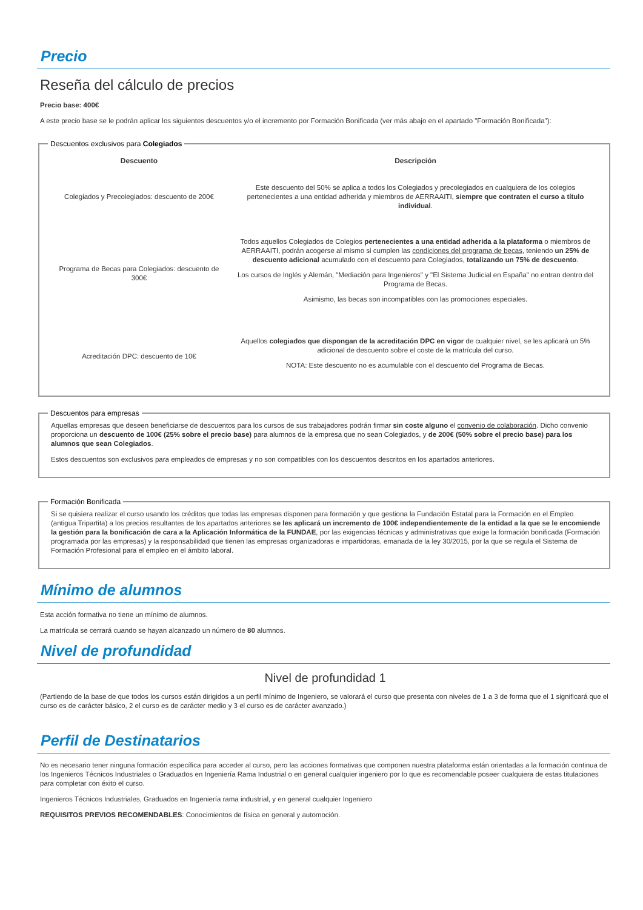Precio
Reseña del cálculo de precios
Precio base: 400€
A este precio base se le podrán aplicar los siguientes descuentos y/o el incremento por Formación Bonificada (ver más abajo en el apartado "Formación Bonificada"):
Descuentos exclusivos para Colegiados
| Descuento | Descripción |
| --- | --- |
| Colegiados y Precolegiados: descuento de 200€ | Este descuento del 50% se aplica a todos los Colegiados y precolegiados en cualquiera de los colegios pertenecientes a una entidad adherida y miembros de AERRAAITI, siempre que contraten el curso a título individual . |
| Programa de Becas para Colegiados: descuento de 300€ | Todos aquellos Colegiados de Colegios pertenecientes a una entidad adherida a la plataforma o miembros de AERRAAITI, podrán acogerse al mismo si cumplen las condiciones del programa de becas , teniendo un 25% de descuento adicional acumulado con el descuento para Colegiados, totalizando un 75% de descuento . Los cursos de Inglés y Alemán, "Mediación para Ingenieros" y "El Sistema Judicial en España" no entran dentro del Programa de Becas. Asimismo, las becas son incompatibles con las promociones especiales. |
| Acreditación DPC: descuento de 10€ | Aquellos colegiados que dispongan de la acreditación DPC en vigor de cualquier nivel, se les aplicará un 5% adicional de descuento sobre el coste de la matrícula del curso. NOTA: Este descuento no es acumulable con el descuento del Programa de Becas. |
Descuentos para empresas
Aquellas empresas que deseen beneficiarse de descuentos para los cursos de sus trabajadores podrán firmar sin coste alguno el convenio de colaboración. Dicho convenio proporciona un descuento de 100€ (25% sobre el precio base) para alumnos de la empresa que no sean Colegiados, y de 200€ (50% sobre el precio base) para los alumnos que sean Colegiados.
Estos descuentos son exclusivos para empleados de empresas y no son compatibles con los descuentos descritos en los apartados anteriores.
Formación Bonificada
Si se quisiera realizar el curso usando los créditos que todas las empresas disponen para formación y que gestiona la Fundación Estatal para la Formación en el Empleo (antigua Tripartita) a los precios resultantes de los apartados anteriores se les aplicará un incremento de 100€ independientemente de la entidad a la que se le encomiende la gestión para la bonificación de cara a la Aplicación Informática de la FUNDAE, por las exigencias técnicas y administrativas que exige la formación bonificada (Formación programada por las empresas) y la responsabilidad que tienen las empresas organizadoras e impartidoras, emanada de la ley 30/2015, por la que se regula el Sistema de Formación Profesional para el empleo en el ámbito laboral.
Mínimo de alumnos
Esta acción formativa no tiene un mínimo de alumnos.
La matrícula se cerrará cuando se hayan alcanzado un número de 80 alumnos.
Nivel de profundidad
Nivel de profundidad 1
(Partiendo de la base de que todos los cursos están dirigidos a un perfil mínimo de Ingeniero, se valorará el curso que presenta con niveles de 1 a 3 de forma que el 1 significará que el curso es de carácter básico, 2 el curso es de carácter medio y 3 el curso es de carácter avanzado.)
Perfil de Destinatarios
No es necesario tener ninguna formación específica para acceder al curso, pero las acciones formativas que componen nuestra plataforma están orientadas a la formación continua de los Ingenieros Técnicos Industriales o Graduados en Ingeniería Rama Industrial o en general cualquier ingeniero por lo que es recomendable poseer cualquiera de estas titulaciones para completar con éxito el curso.
Ingenieros Técnicos Industriales, Graduados en Ingeniería rama industrial, y en general cualquier Ingeniero
REQUISITOS PREVIOS RECOMENDABLES: Conocimientos de física en general y automoción.